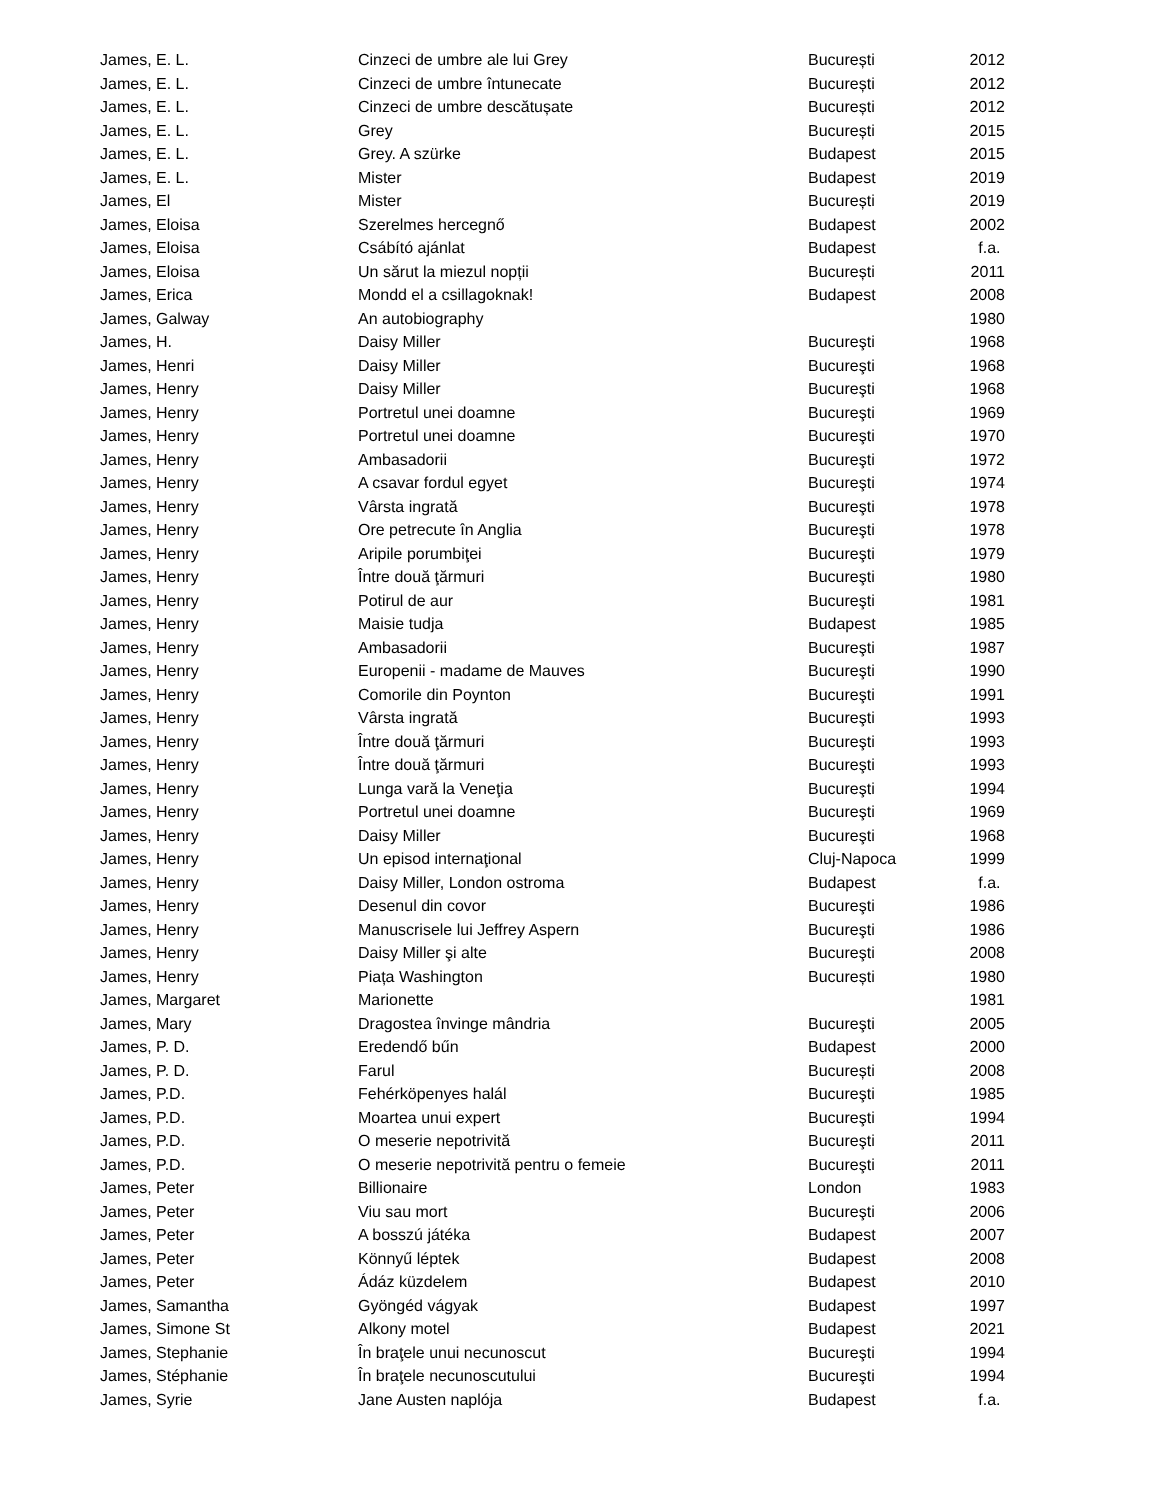| James, E. L. | Cinzeci de umbre ale lui Grey | București | 2012 |
| James, E. L. | Cinzeci de umbre întunecate | București | 2012 |
| James, E. L. | Cinzeci de umbre descătușate | București | 2012 |
| James, E. L. | Grey | București | 2015 |
| James, E. L. | Grey. A szürke | Budapest | 2015 |
| James, E. L. | Mister | Budapest | 2019 |
| James, El | Mister | București | 2019 |
| James, Eloisa | Szerelmes hercegnő | Budapest | 2002 |
| James, Eloisa | Csábító ajánlat | Budapest | f.a. |
| James, Eloisa | Un sărut la miezul nopții | București | 2011 |
| James, Erica | Mondd el a csillagoknak! | Budapest | 2008 |
| James, Galway | An autobiography | | 1980 |
| James, H. | Daisy Miller | Bucureşti | 1968 |
| James, Henri | Daisy Miller | Bucureşti | 1968 |
| James, Henry | Daisy Miller | Bucureşti | 1968 |
| James, Henry | Portretul unei doamne | Bucureşti | 1969 |
| James, Henry | Portretul unei doamne | Bucureşti | 1970 |
| James, Henry | Ambasadorii | Bucureşti | 1972 |
| James, Henry | A csavar fordul egyet | Bucureşti | 1974 |
| James, Henry | Vârsta ingrată | Bucureşti | 1978 |
| James, Henry | Ore petrecute în Anglia | Bucureşti | 1978 |
| James, Henry | Aripile porumbiţei | Bucureşti | 1979 |
| James, Henry | Între două ţărmuri | Bucureşti | 1980 |
| James, Henry | Potirul de aur | Bucureşti | 1981 |
| James, Henry | Maisie tudja | Budapest | 1985 |
| James, Henry | Ambasadorii | Bucureşti | 1987 |
| James, Henry | Europenii - madame de Mauves | Bucureşti | 1990 |
| James, Henry | Comorile din Poynton | Bucureşti | 1991 |
| James, Henry | Vârsta ingrată | Bucureşti | 1993 |
| James, Henry | Între două ţărmuri | Bucureşti | 1993 |
| James, Henry | Între două ţărmuri | Bucureşti | 1993 |
| James, Henry | Lunga vară la Veneţia | Bucureşti | 1994 |
| James, Henry | Portretul unei doamne | Bucureşti | 1969 |
| James, Henry | Daisy Miller | Bucureşti | 1968 |
| James, Henry | Un episod internaţional | Cluj-Napoca | 1999 |
| James, Henry | Daisy Miller, London ostroma | Budapest | f.a. |
| James, Henry | Desenul din covor | Bucureşti | 1986 |
| James, Henry | Manuscrisele lui Jeffrey Aspern | Bucureşti | 1986 |
| James, Henry | Daisy Miller şi alte | Bucureşti | 2008 |
| James, Henry | Piața Washington | București | 1980 |
| James, Margaret | Marionette | | 1981 |
| James, Mary | Dragostea învinge mândria | Bucureşti | 2005 |
| James, P. D. | Eredendő bűn | Budapest | 2000 |
| James, P. D. | Farul | București | 2008 |
| James, P.D. | Fehérköpenyes halál | Bucureşti | 1985 |
| James, P.D. | Moartea unui expert | Bucureşti | 1994 |
| James, P.D. | O meserie nepotrivită | Bucureşti | 2011 |
| James, P.D. | O meserie nepotrivită pentru o femeie | Bucureşti | 2011 |
| James, Peter | Billionaire | London | 1983 |
| James, Peter | Viu sau mort | Bucureşti | 2006 |
| James, Peter | A bosszú játéka | Budapest | 2007 |
| James, Peter | Könnyű léptek | Budapest | 2008 |
| James, Peter | Ádáz küzdelem | Budapest | 2010 |
| James, Samantha | Gyöngéd vágyak | Budapest | 1997 |
| James, Simone St | Alkony motel | Budapest | 2021 |
| James, Stephanie | În braţele unui necunoscut | Bucureşti | 1994 |
| James, Stéphanie | În braţele necunoscutului | Bucureşti | 1994 |
| James, Syrie | Jane Austen naplója | Budapest | f.a. |